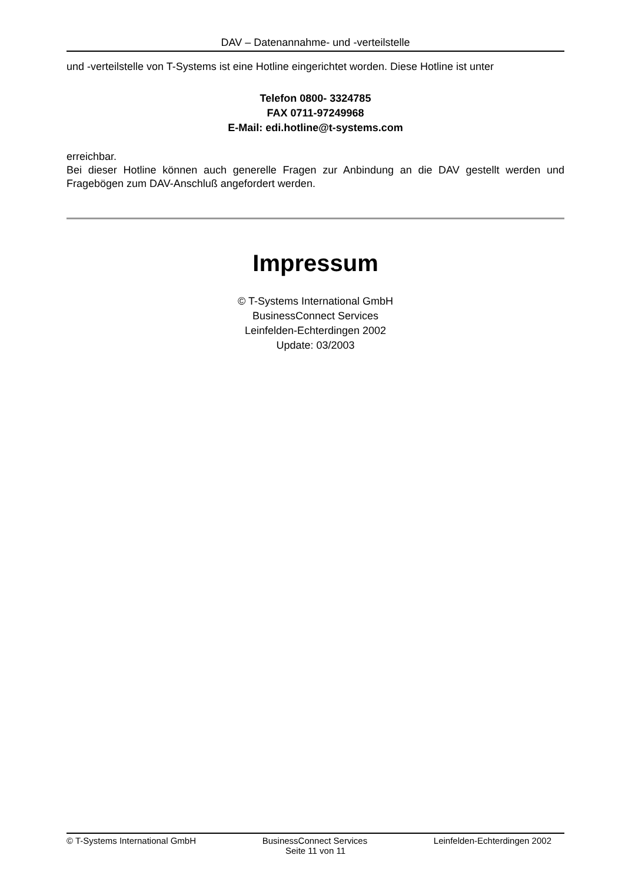DAV – Datenannahme- und -verteilstelle
und -verteilstelle von T-Systems ist eine Hotline eingerichtet worden. Diese Hotline ist unter
Telefon 0800- 3324785
FAX 0711-97249968
E-Mail: edi.hotline@t-systems.com
erreichbar.
Bei dieser Hotline können auch generelle Fragen zur Anbindung an die DAV gestellt werden und Fragebögen zum DAV-Anschluß angefordert werden.
Impressum
© T-Systems International GmbH
BusinessConnect Services
Leinfelden-Echterdingen 2002
Update: 03/2003
© T-Systems International GmbH BusinessConnect Services Leinfelden-Echterdingen 2002
Seite 11 von 11